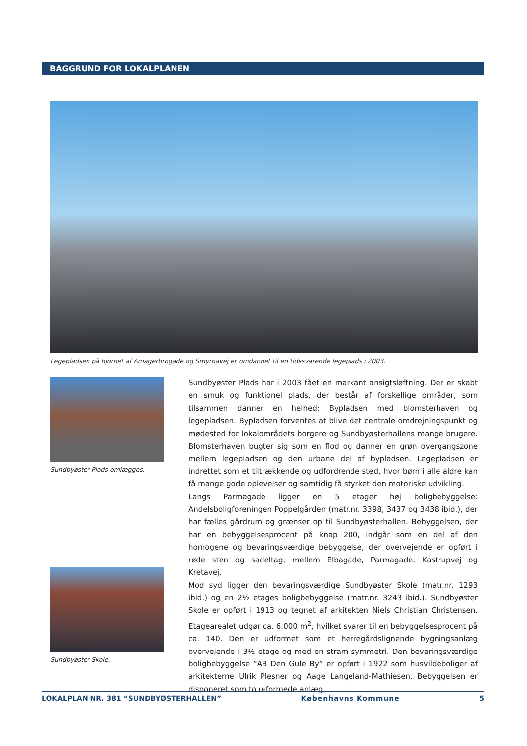BAGGRUND FOR LOKALPLANEN
Legepladsen på hjørnet af Amagerbrogade og Smyrnavej er omdannet til en tidssvarende legeplads i 2003.
Sundbyøster Plads omlægges.
Sundbyøster Skole.
Sundbyøster Plads har i 2003 fået en markant ansigtsløftning. Der er skabt en smuk og funktionel plads, der består af forskellige områder, som tilsammen danner en helhed: Bypladsen med blomsterhaven og legepladsen. Bypladsen forventes at blive det centrale omdrejningspunkt og mødested for lokalområdets borgere og Sundbyøsterhallens mange brugere. Blomsterhaven bugter sig som en flod og danner en grøn overgangszone mellem legepladsen og den urbane del af bypladsen. Legepladsen er indrettet som et tiltrækkende og udfordrende sted, hvor børn i alle aldre kan få mange gode oplevelser og samtidig få styrket den motoriske udvikling.
Langs Parmagade ligger en 5 etager høj boligbebyggelse: Andelsboligforeningen Poppelgården (matr.nr. 3398, 3437 og 3438 ibid.), der har fælles gårdrum og grænser op til Sundbyøsterhallen. Bebyggelsen, der har en bebyggelsesprocent på knap 200, indgår som en del af den homogene og bevaringsværdige bebyggelse, der overvejende er opført i røde sten og sadeltag, mellem Elbagade, Parmagade, Kastrupvej og Kretavej.
Mod syd ligger den bevaringsværdige Sundbyøster Skole (matr.nr. 1293 ibid.) og en 2½ etages boligbebyggelse (matr.nr. 3243 ibid.). Sundbyøster Skole er opført i 1913 og tegnet af arkitekten Niels Christian Christensen. Etagearealet udgør ca. 6.000 m<sup>2</sup>, hvilket svarer til en bebyggelsesprocent på ca. 140. Den er udformet som et herregårdslignende bygningsanlæg overvejende i 3½ etage og med en stram symmetri. Den bevaringsværdige boligbebyggelse ”AB Den Gule By” er opført i 1922 som husvildeboliger af arkitekterne Ulrik Plesner og Aage Langeland-Mathiesen. Bebyggelsen er disponeret som to u-formede anlæg,
LOKALPLAN NR. 381 “SUNDBYØSTERHALLEN” Københavns Kommune 5